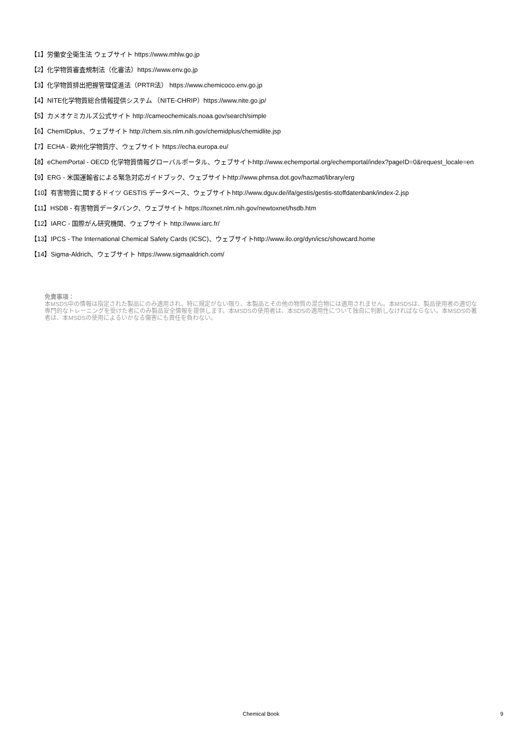【1】労働安全衛生法 ウェブサイト https://www.mhlw.go.jp
【2】化学物質審査規制法（化審法）https://www.env.go.jp
【3】化学物質排出把握管理促進法（PRTR法） https://www.chemicoco.env.go.jp
【4】NITE化学物質総合情報提供システム （NITE-CHRIP）https://www.nite.go.jp/
【5】カメオケミカルズ公式サイト http://cameochemicals.noaa.gov/search/simple
【6】ChemIDplus、ウェブサイト http://chem.sis.nlm.nih.gov/chemidplus/chemidlite.jsp
【7】ECHA - 欧州化学物質庁、ウェブサイト https://echa.europa.eu/
【8】eChemPortal - OECD 化学物質情報グローバルポータル、ウェブサイトhttp://www.echemportal.org/echemportal/index?pageID=0&request_locale=en
【9】ERG - 米国運輸省による緊急対応ガイドブック、ウェブサイトhttp://www.phmsa.dot.gov/hazmat/library/erg
【10】有害物質に関するドイツ GESTIS データベース、ウェブサイトhttp://www.dguv.de/ifa/gestis/gestis-stoffdatenbank/index-2.jsp
【11】HSDB - 有害物質データバンク、ウェブサイト https://toxnet.nlm.nih.gov/newtoxnet/hsdb.htm
【12】IARC - 国際がん研究機関、ウェブサイト http://www.iarc.fr/
【13】IPCS - The International Chemical Safety Cards (ICSC)、ウェブサイトhttp://www.ilo.org/dyn/icsc/showcard.home
【14】Sigma-Aldrich、ウェブサイト https://www.sigmaaldrich.com/
免責事項：
本MSDS中の情報は指定された製品にのみ適用され、特に規定がない限り、本製品とその他の物質の混合物には適用されません。本MSDSは、製品使用者の適切な専門的なトレーニングを受けた者にのみ製品安全情報を提供します。本MSDSの使用者は、本SDSの適用性について独自に判断しなければならない。本MSDSの著者は、本MSDSの使用によるいかなる傷害にも責任を負わない。
Chemical Book 9